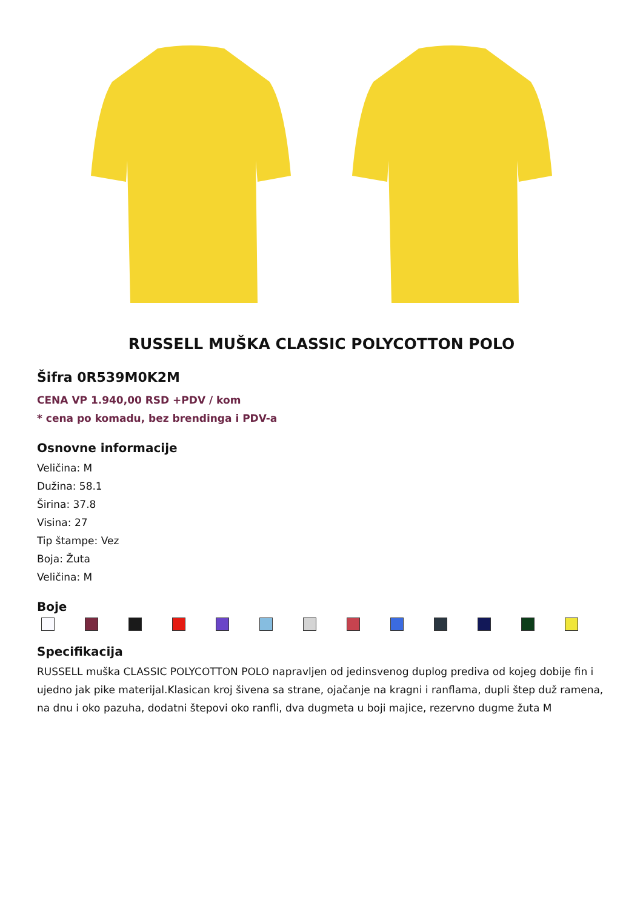RUSSELL MUŠKA CLASSIC POLYCOTTON POLO
Šifra 0R539M0K2M
CENA VP 1.940,00 RSD +PDV / kom
* cena po komadu, bez brendinga i PDV-a
Osnovne informacije
Veličina: M
Dužina: 58.1
Širina: 37.8
Visina: 27
Tip štampe: Vez
Boja: Žuta
Veličina: M
Boje
Specifikacija
RUSSELL muška CLASSIC POLYCOTTON POLO napravljen od jedinsvenog duplog prediva od kojeg dobije fin i ujedno jak pike materijal.Klasican kroj šivena sa strane, ojačanje na kragni i ranflama, dupli štep duž ramena, na dnu i oko pazuha, dodatni štepovi oko ranfli, dva dugmeta u boji majice, rezervno dugme žuta M